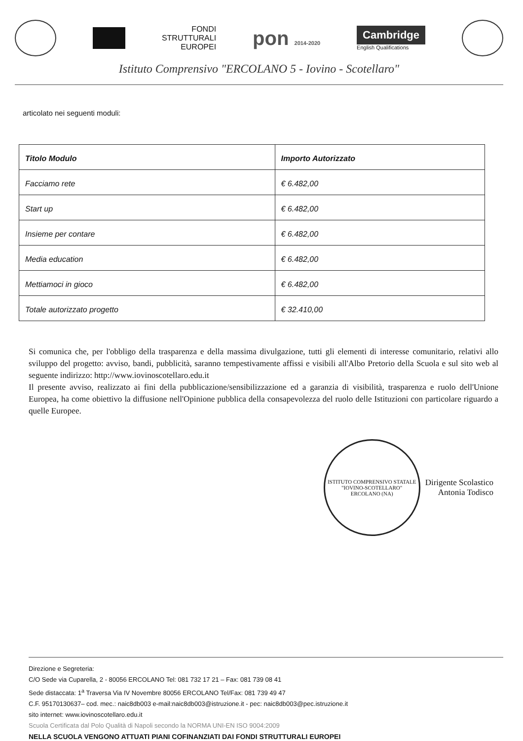FONDI
STRUTTURALI
EUROPEI
pon 2014-2020
Cambridge
English Qualifications
Istituto Comprensivo "ERCOLANO 5 - Iovino - Scotellaro"
articolato nei seguenti moduli:
| Titolo Modulo | Importo Autorizzato |
| --- | --- |
| Facciamo rete | € 6.482,00 |
| Start up | € 6.482,00 |
| Insieme per contare | € 6.482,00 |
| Media education | € 6.482,00 |
| Mettiamoci in gioco | € 6.482,00 |
| Totale autorizzato progetto | € 32.410,00 |
Si comunica che, per l'obbligo della trasparenza e della massima divulgazione, tutti gli elementi di interesse comunitario, relativi allo sviluppo del progetto: avviso, bandi, pubblicità, saranno tempestivamente affissi e visibili all'Albo Pretorio della Scuola e sul sito web al seguente indirizzo: http://www.iovinoscotellaro.edu.it
Il presente avviso, realizzato ai fini della pubblicazione/sensibilizzazione ed a garanzia di visibilità, trasparenza e ruolo dell'Unione Europea, ha come obiettivo la diffusione nell'Opinione pubblica della consapevolezza del ruolo delle Istituzioni con particolare riguardo a quelle Europee.
ISTITUTO COMPRENSIVO STATALE "IOVINO-SCOTELLARO"
ERCOLANO (NA)
Dirigente Scolastico
Antonia Todisco
Direzione e Segreteria:
C/O Sede via Cuparella, 2 - 80056 ERCOLANO Tel: 081 732 17 21 – Fax: 081 739 08 41
Sede distaccata: 1<sup>a</sup> Traversa Via IV Novembre 80056 ERCOLANO Tel/Fax: 081 739 49 47
C.F. 95170130637– cod. mec.: naic8db003 e-mail:naic8db003@istruzione.it - pec: naic8db003@pec.istruzione.it
sito internet: www.iovinoscotellaro.edu.it
Scuola Certificata dal Polo Qualità di Napoli secondo la NORMA UNI-EN ISO 9004:2009
NELLA SCUOLA VENGONO ATTUATI PIANI COFINANZIATI DAI FONDI STRUTTURALI EUROPEI